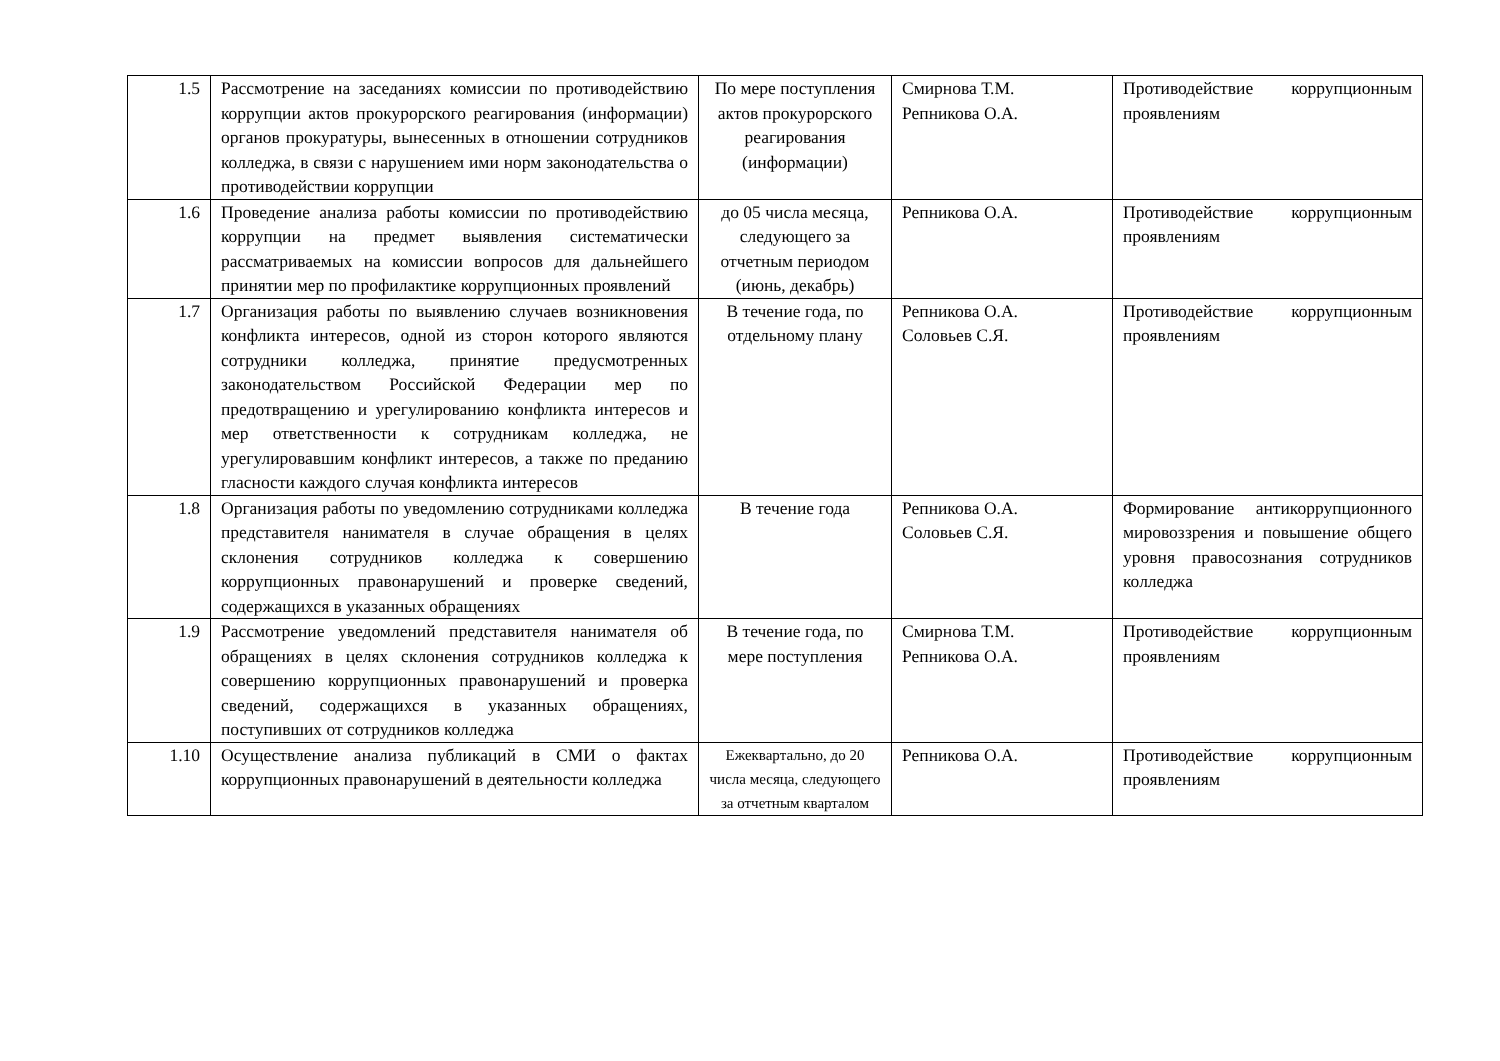| 1.5 | Рассмотрение на заседаниях комиссии по противодействию коррупции актов прокурорского реагирования (информации) органов прокуратуры, вынесенных в отношении сотрудников колледжа, в связи с нарушением ими норм законодательства о противодействии коррупции | По мере поступления актов прокурорского реагирования (информации) | Смирнова Т.М. Репникова О.А. | Противодействие коррупционным проявлениям |
| 1.6 | Проведение анализа работы комиссии по противодействию коррупции на предмет выявления систематически рассматриваемых на комиссии вопросов для дальнейшего принятии мер по профилактике коррупционных проявлений | до 05 числа месяца, следующего за отчетным периодом (июнь, декабрь) | Репникова О.А. | Противодействие коррупционным проявлениям |
| 1.7 | Организация работы по выявлению случаев возникновения конфликта интересов, одной из сторон которого являются сотрудники колледжа, принятие предусмотренных законодательством Российской Федерации мер по предотвращению и урегулированию конфликта интересов и мер ответственности к сотрудникам колледжа, не урегулировавшим конфликт интересов, а также по преданию гласности каждого случая конфликта интересов | В течение года, по отдельному плану | Репникова О.А. Соловьев С.Я. | Противодействие коррупционным проявлениям |
| 1.8 | Организация работы по уведомлению сотрудниками колледжа представителя нанимателя в случае обращения в целях склонения сотрудников колледжа к совершению коррупционных правонарушений и проверке сведений, содержащихся в указанных обращениях | В течение года | Репникова О.А. Соловьев С.Я. | Формирование антикоррупционного мировоззрения и повышение общего уровня правосознания сотрудников колледжа |
| 1.9 | Рассмотрение уведомлений представителя нанимателя об обращениях в целях склонения сотрудников колледжа к совершению коррупционных правонарушений и проверка сведений, содержащихся в указанных обращениях, поступивших от сотрудников колледжа | В течение года, по мере поступления | Смирнова Т.М. Репникова О.А. | Противодействие коррупционным проявлениям |
| 1.10 | Осуществление анализа публикаций в СМИ о фактах коррупционных правонарушений в деятельности колледжа | Ежеквартально, до 20 числа месяца, следующего за отчетным кварталом | Репникова О.А. | Противодействие коррупционным проявлениям |